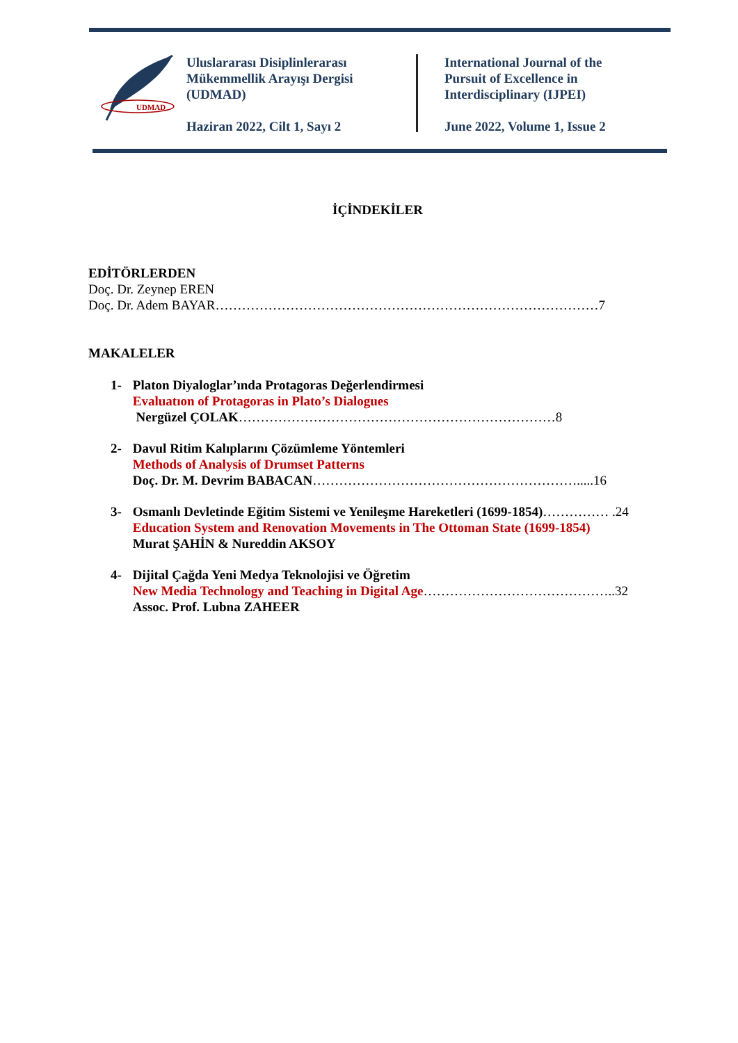UDMAD
Uluslararası Disiplinlerarası
Mükemmellik Arayışı Dergisi
(UDMAD)
Haziran 2022, Cilt 1, Sayı 2
International Journal of the
Pursuit of Excellence in
Interdisciplinary (IJPEI)
June 2022, Volume 1, Issue 2
İÇİNDEKİLER
EDİTÖRLERDEN
Doç. Dr. Zeynep EREN
Doç. Dr. Adem BAYAR……………………………………………………………………………7
MAKALELER
1- Platon Diyaloglar’ında Protagoras Değerlendirmesi
Evaluatıon of Protagoras in Plato’s Dialogues
Nergüzel ÇOLAK………………………………………………………………8
2- Davul Ritim Kalıplarını Çözümleme Yöntemleri
Methods of Analysis of Drumset Patterns
Doç. Dr. M. Devrim BABACAN…………………………………………………….....16
3- Osmanlı Devletinde Eğitim Sistemi ve Yenileşme Hareketleri (1699-1854)…………… .24
Education System and Renovation Movements in The Ottoman State (1699-1854)
Murat ŞAHİN & Nureddin AKSOY
4- Dijital Çağda Yeni Medya Teknolojisi ve Öğretim
New Media Technology and Teaching in Digital Age……………………………………..32
Assoc. Prof. Lubna ZAHEER